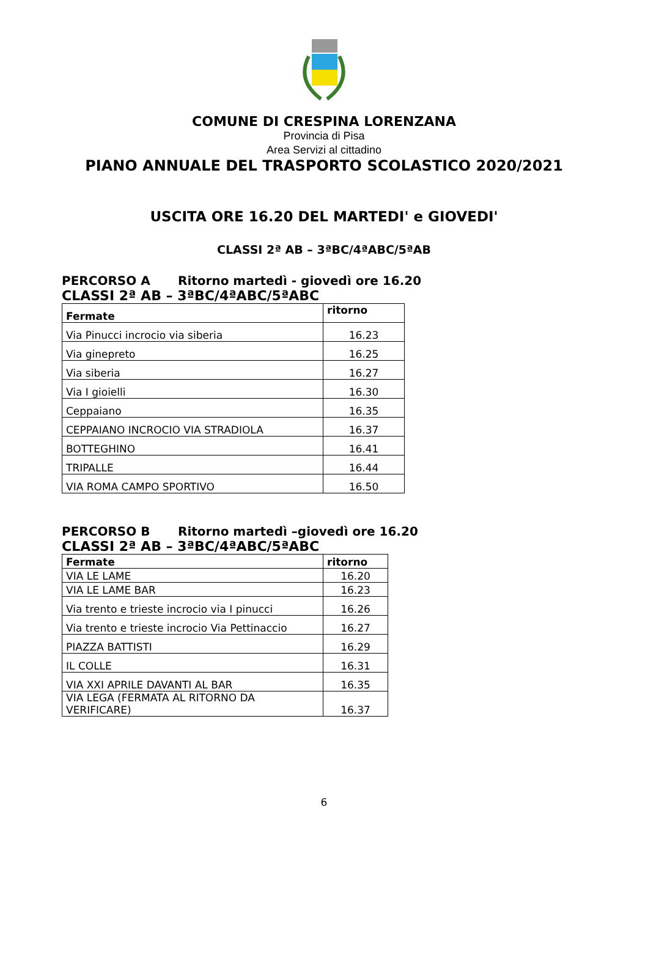COMUNE DI CRESPINA LORENZANA
Provincia di Pisa
Area Servizi al cittadino
PIANO ANNUALE DEL TRASPORTO SCOLASTICO 2020/2021
USCITA ORE 16.20 DEL MARTEDI' e GIOVEDI'
CLASSI 2ª AB – 3ªBC/4ªABC/5ªAB
PERCORSO A Ritorno martedì - giovedì ore 16.20
CLASSI 2ª AB – 3ªBC/4ªABC/5ªABC
| Fermate | ritorno |
| --- | --- |
| Via Pinucci incrocio via siberia | 16.23 |
| Via ginepreto | 16.25 |
| Via siberia | 16.27 |
| Via I gioielli | 16.30 |
| Ceppaiano | 16.35 |
| CEPPAIANO INCROCIO VIA STRADIOLA | 16.37 |
| BOTTEGHINO | 16.41 |
| TRIPALLE | 16.44 |
| VIA ROMA CAMPO SPORTIVO | 16.50 |
PERCORSO B Ritorno martedì –giovedì ore 16.20
CLASSI 2ª AB – 3ªBC/4ªABC/5ªABC
| Fermate | ritorno |
| --- | --- |
| VIA LE LAME | 16.20 |
| VIA LE LAME BAR | 16.23 |
| Via trento e trieste incrocio via I pinucci | 16.26 |
| Via trento e trieste incrocio Via Pettinaccio | 16.27 |
| PIAZZA BATTISTI | 16.29 |
| IL COLLE | 16.31 |
| VIA XXI APRILE DAVANTI AL BAR | 16.35 |
| VIA LEGA (FERMATA AL RITORNO DA VERIFICARE) | 16.37 |
6